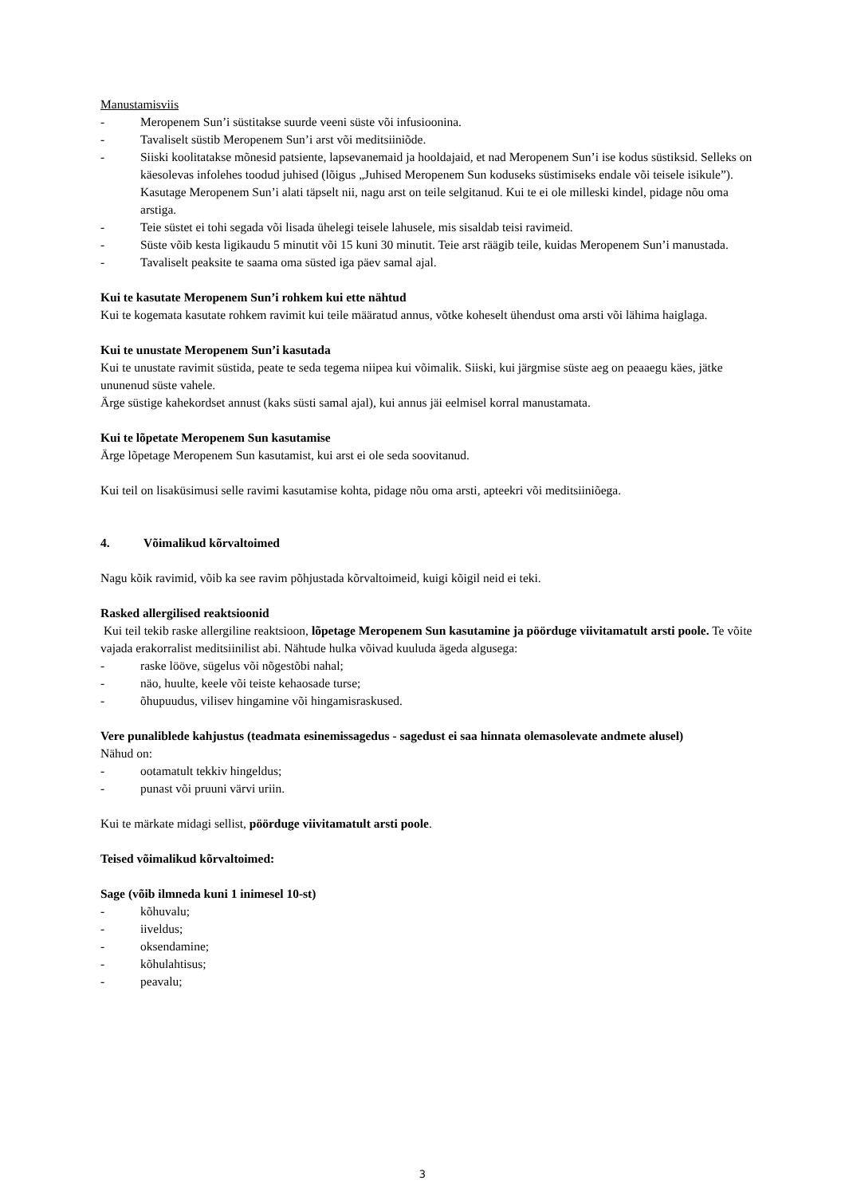Manustamisviis
- Meropenem Sun’i süstitakse suurde veeni süste või infusioonina.
- Tavaliselt süstib Meropenem Sun’i arst või meditsiiniõde.
- Siiski koolitatakse mõnesid patsiente, lapsevanemaid ja hooldajaid, et nad Meropenem Sun’i ise kodus süstiksid. Selleks on käesolevas infolehes toodud juhised (lõigus „Juhised Meropenem Sun koduseks süstimiseks endale või teisele isikule”). Kasutage Meropenem Sun’i alati täpselt nii, nagu arst on teile selgitanud. Kui te ei ole milleski kindel, pidage nõu oma arstiga.
- Teie süstet ei tohi segada või lisada ühelegi teisele lahusele, mis sisaldab teisi ravimeid.
- Süste võib kesta ligikaudu 5 minutit või 15 kuni 30 minutit. Teie arst räägib teile, kuidas Meropenem Sun’i manustada.
- Tavaliselt peaksite te saama oma süsted iga päev samal ajal.
Kui te kasutate Meropenem Sun’i rohkem kui ette nähtud
Kui te kogemata kasutate rohkem ravimit kui teile määratud annus, võtke koheselt ühendust oma arsti või lähima haiglaga.
Kui te unustate Meropenem Sun’i kasutada
Kui te unustate ravimit süstida, peate te seda tegema niipea kui võimalik. Siiski, kui järgmise süste aeg on peaaegu käes, jätke ununenud süste vahele.
Ärge süstige kahekordset annust (kaks süsti samal ajal), kui annus jäi eelmisel korral manustamata.
Kui te lõpetate Meropenem Sun kasutamise
Ärge lõpetage Meropenem Sun kasutamist, kui arst ei ole seda soovitanud.
Kui teil on lisaküsimusi selle ravimi kasutamise kohta, pidage nõu oma arsti, apteekri või meditsiiniõega.
4. Võimalikud kõrvaltoimed
Nagu kõik ravimid, võib ka see ravim põhjustada kõrvaltoimeid, kuigi kõigil neid ei teki.
Rasked allergilised reaktsioonid
Kui teil tekib raske allergiline reaktsioon, lõpetage Meropenem Sun kasutamine ja pöörduge viivitamatult arsti poole. Te võite vajada erakorralist meditsiinilist abi. Nähtude hulka võivad kuuluda ägeda algusega:
- raske lööve, sügelus või nõgestõbi nahal;
- näo, huulte, keele või teiste kehaosade turse;
- õhupuudus, vilisev hingamine või hingamisraskused.
Vere punaliblede kahjustus (teadmata esinemissagedus - sagedust ei saa hinnata olemasolevate andmete alusel)
Nähud on:
- ootamatult tekkiv hingeldus;
- punast või pruuni värvi uriin.
Kui te märkate midagi sellist, pöörduge viivitamatult arsti poole.
Teised võimalikud kõrvaltoimed:
Sage (võib ilmneda kuni 1 inimesel 10-st)
- kõhuvalu;
- iiveldus;
- oksendamine;
- kõhulahtisus;
- peavalu;
3